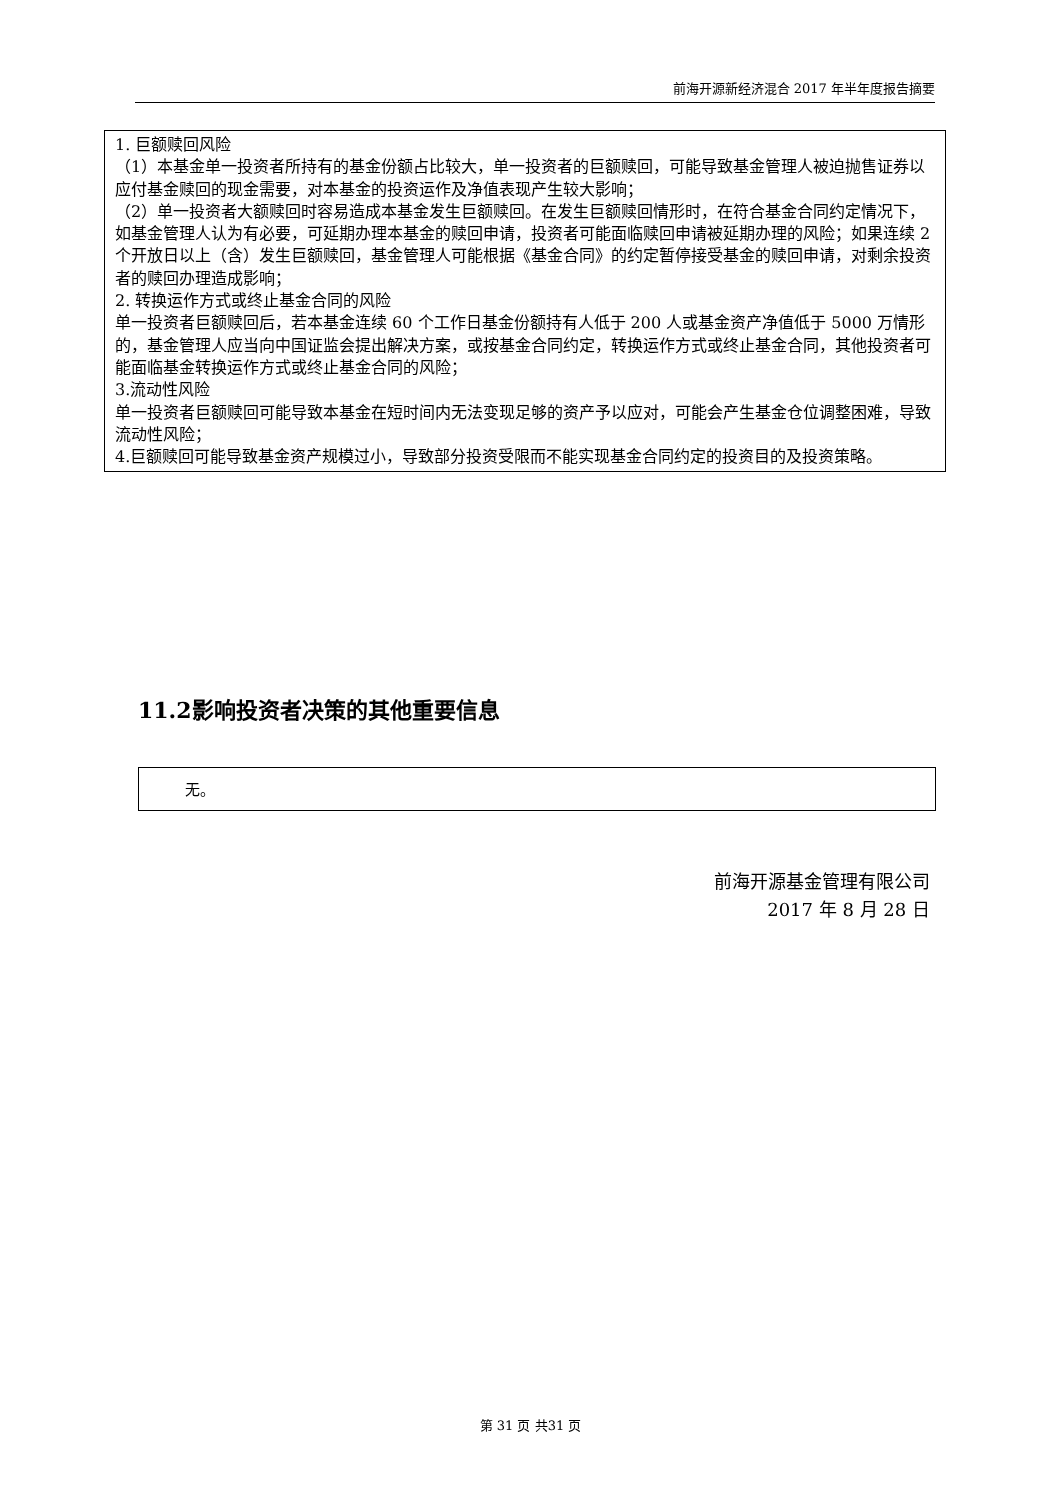前海开源新经济混合 2017 年半年度报告摘要
1. 巨额赎回风险
（1）本基金单一投资者所持有的基金份额占比较大，单一投资者的巨额赎回，可能导致基金管理人被迫抛售证券以应付基金赎回的现金需要，对本基金的投资运作及净值表现产生较大影响；
（2）单一投资者大额赎回时容易造成本基金发生巨额赎回。在发生巨额赎回情形时，在符合基金合同约定情况下，如基金管理人认为有必要，可延期办理本基金的赎回申请，投资者可能面临赎回申请被延期办理的风险；如果连续 2 个开放日以上（含）发生巨额赎回，基金管理人可能根据《基金合同》的约定暂停接受基金的赎回申请，对剩余投资者的赎回办理造成影响；
2. 转换运作方式或终止基金合同的风险
单一投资者巨额赎回后，若本基金连续 60 个工作日基金份额持有人低于 200 人或基金资产净值低于 5000 万情形的，基金管理人应当向中国证监会提出解决方案，或按基金合同约定，转换运作方式或终止基金合同，其他投资者可能面临基金转换运作方式或终止基金合同的风险；
3.流动性风险
单一投资者巨额赎回可能导致本基金在短时间内无法变现足够的资产予以应对，可能会产生基金仓位调整困难，导致流动性风险；
4.巨额赎回可能导致基金资产规模过小，导致部分投资受限而不能实现基金合同约定的投资目的及投资策略。
11.2影响投资者决策的其他重要信息
无。
前海开源基金管理有限公司
2017 年 8 月 28 日
第 31 页 共31 页